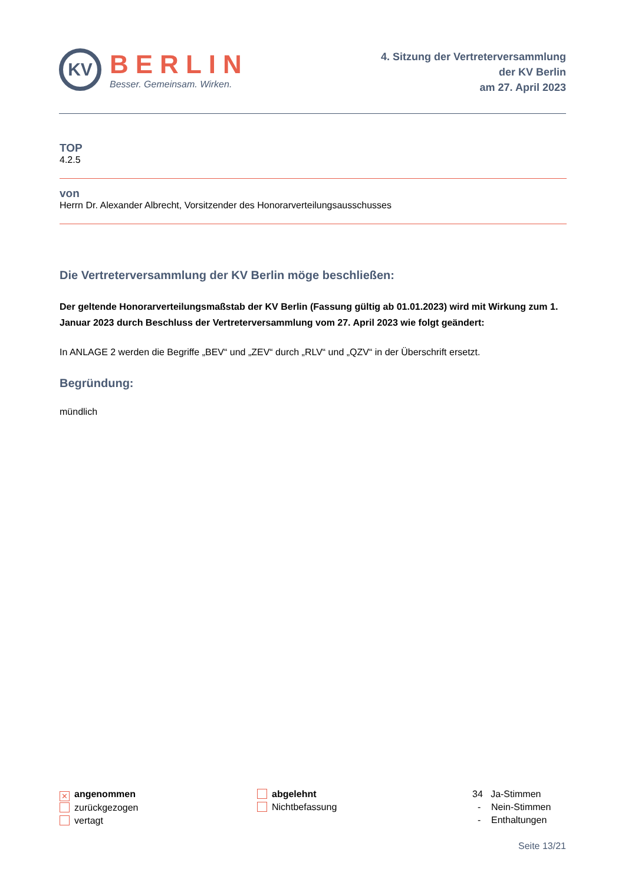KV
BERLIN
Besser. Gemeinsam. Wirken.
4. Sitzung der Vertreterversammlung
der KV Berlin
am 27. April 2023
TOP
4.2.5
von
Herrn Dr. Alexander Albrecht, Vorsitzender des Honorarverteilungsausschusses
Die Vertreterversammlung der KV Berlin möge beschließen:
Der geltende Honorarverteilungsmaßstab der KV Berlin (Fassung gültig ab 01.01.2023) wird mit Wirkung zum 1. Januar 2023 durch Beschluss der Vertreterversammlung vom 27. April 2023 wie folgt geändert:
In ANLAGE 2 werden die Begriffe „BEV“ und „ZEV“ durch „RLV“ und „QZV“ in der Überschrift ersetzt.
Begründung:
mündlich
✕ angenommen
zurückgezogen
vertagt
abgelehnt
Nichtbefassung
34 Ja-Stimmen
- Nein-Stimmen
- Enthaltungen
Seite 13/21